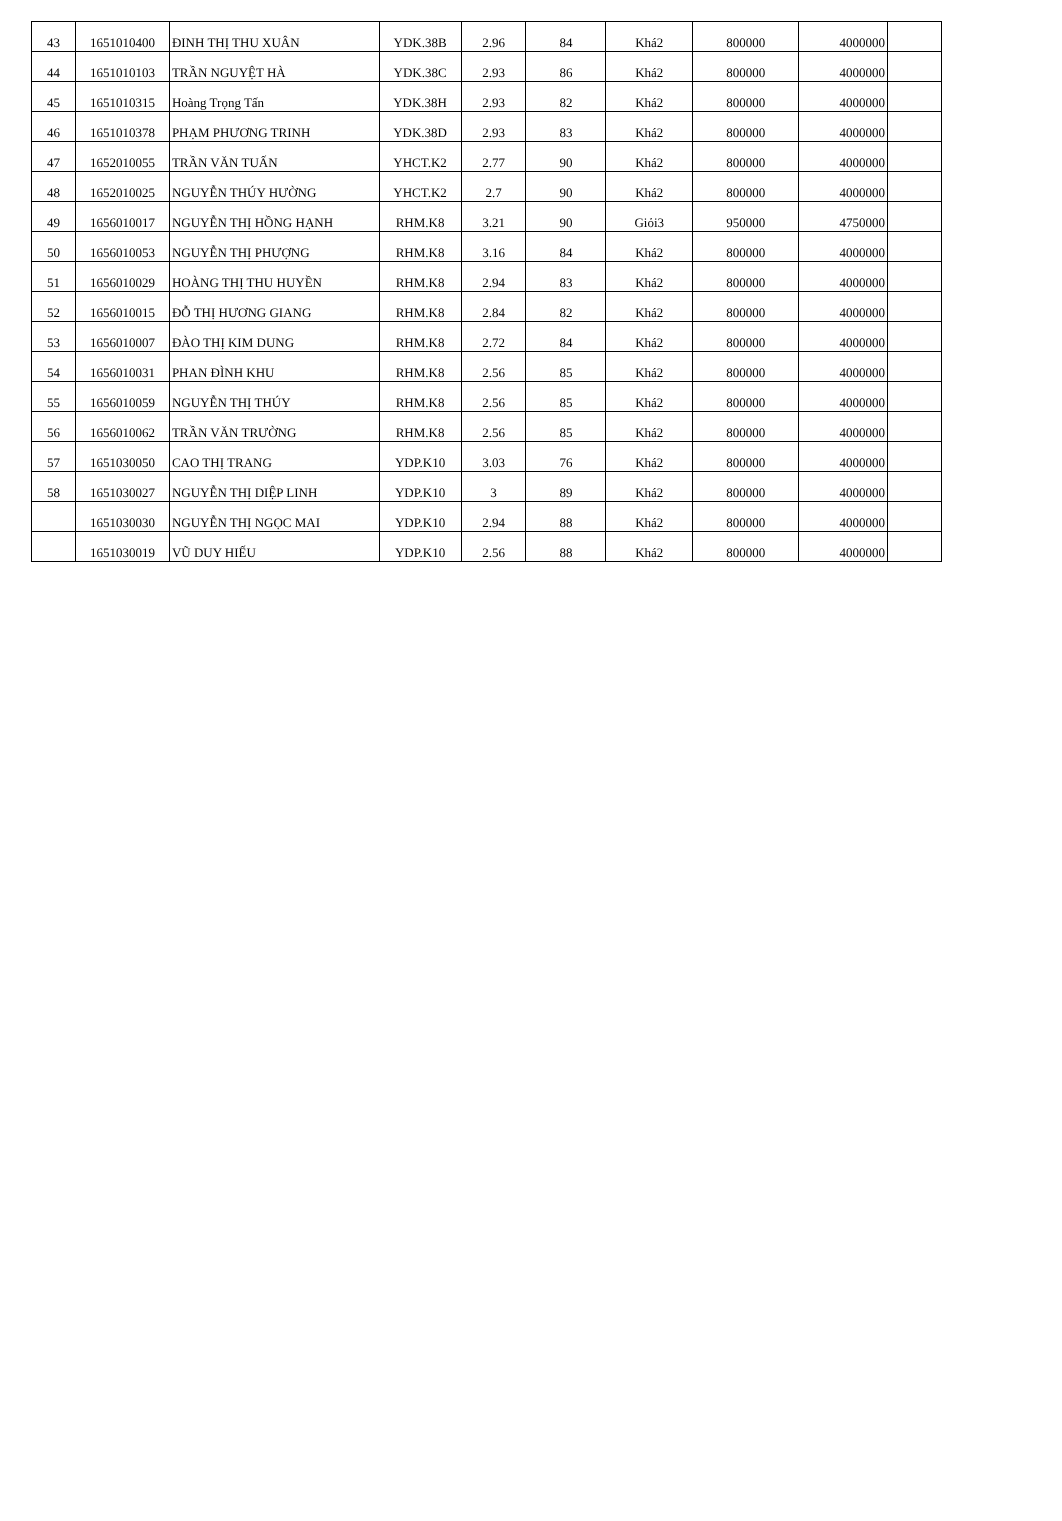| 43 | 1651010400 | ĐINH THỊ THU XUÂN | YDK.38B | 2.96 | 84 | Khá2 | 800000 | 4000000 | |
| 44 | 1651010103 | TRẦN NGUYỆT HÀ | YDK.38C | 2.93 | 86 | Khá2 | 800000 | 4000000 | |
| 45 | 1651010315 | Hoàng Trọng Tấn | YDK.38H | 2.93 | 82 | Khá2 | 800000 | 4000000 | |
| 46 | 1651010378 | PHẠM PHƯƠNG TRINH | YDK.38D | 2.93 | 83 | Khá2 | 800000 | 4000000 | |
| 47 | 1652010055 | TRẦN VĂN TUẤN | YHCT.K2 | 2.77 | 90 | Khá2 | 800000 | 4000000 | |
| 48 | 1652010025 | NGUYỄN THÚY HƯỜNG | YHCT.K2 | 2.7 | 90 | Khá2 | 800000 | 4000000 | |
| 49 | 1656010017 | NGUYỄN THỊ HỒNG HẠNH | RHM.K8 | 3.21 | 90 | Giỏi3 | 950000 | 4750000 | |
| 50 | 1656010053 | NGUYỄN THỊ PHƯỢNG | RHM.K8 | 3.16 | 84 | Khá2 | 800000 | 4000000 | |
| 51 | 1656010029 | HOÀNG THỊ THU HUYỀN | RHM.K8 | 2.94 | 83 | Khá2 | 800000 | 4000000 | |
| 52 | 1656010015 | ĐỖ THỊ HƯƠNG GIANG | RHM.K8 | 2.84 | 82 | Khá2 | 800000 | 4000000 | |
| 53 | 1656010007 | ĐÀO THỊ KIM DUNG | RHM.K8 | 2.72 | 84 | Khá2 | 800000 | 4000000 | |
| 54 | 1656010031 | PHAN ĐÌNH KHU | RHM.K8 | 2.56 | 85 | Khá2 | 800000 | 4000000 | |
| 55 | 1656010059 | NGUYỄN THỊ THÚY | RHM.K8 | 2.56 | 85 | Khá2 | 800000 | 4000000 | |
| 56 | 1656010062 | TRẦN VĂN TRƯỜNG | RHM.K8 | 2.56 | 85 | Khá2 | 800000 | 4000000 | |
| 57 | 1651030050 | CAO THỊ TRANG | YDP.K10 | 3.03 | 76 | Khá2 | 800000 | 4000000 | |
| 58 | 1651030027 | NGUYỄN THỊ DIỆP LINH | YDP.K10 | 3 | 89 | Khá2 | 800000 | 4000000 | |
| | 1651030030 | NGUYỄN THỊ NGỌC MAI | YDP.K10 | 2.94 | 88 | Khá2 | 800000 | 4000000 | |
| | 1651030019 | VŨ DUY HIẾU | YDP.K10 | 2.56 | 88 | Khá2 | 800000 | 4000000 | |